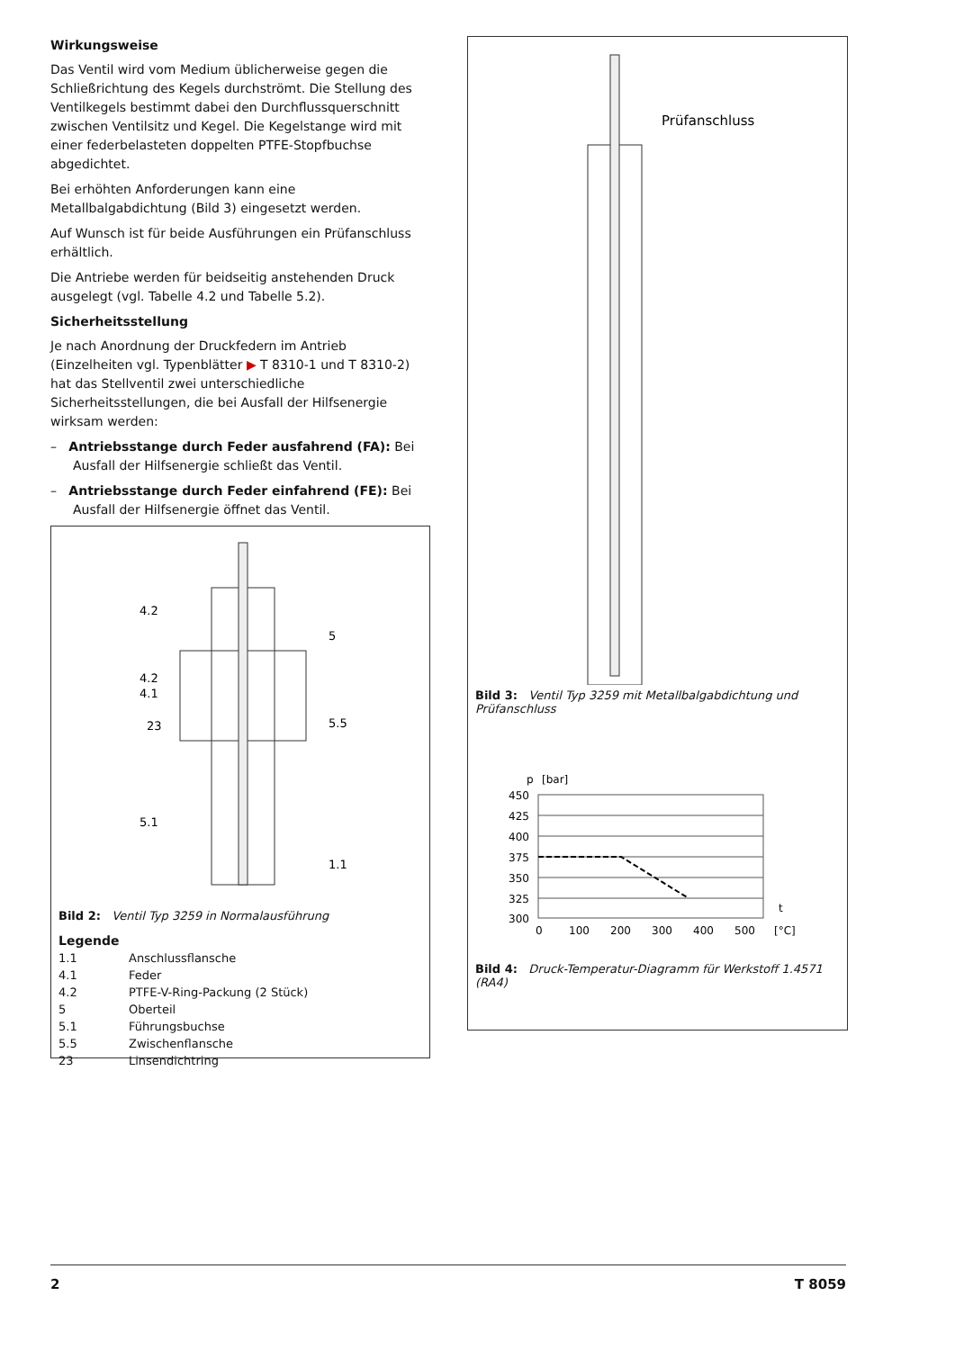Wirkungsweise
Das Ventil wird vom Medium üblicherweise gegen die Schließrichtung des Kegels durchströmt. Die Stellung des Ventilkegels bestimmt dabei den Durchflussquerschnitt zwischen Ventilsitz und Kegel. Die Kegelstange wird mit einer federbelasteten doppelten PTFE-Stopfbuchse abgedichtet.
Bei erhöhten Anforderungen kann eine Metallbalgabdichtung (Bild 3) eingesetzt werden.
Auf Wunsch ist für beide Ausführungen ein Prüfanschluss erhältlich.
Die Antriebe werden für beidseitig anstehenden Druck ausgelegt (vgl. Tabelle 4.2 und Tabelle 5.2).
Sicherheitsstellung
Je nach Anordnung der Druckfedern im Antrieb (Einzelheiten vgl. Typenblätter ▶ T 8310-1 und T 8310-2) hat das Stellventil zwei unterschiedliche Sicherheitsstellungen, die bei Ausfall der Hilfsenergie wirksam werden:
– Antriebsstange durch Feder ausfahrend (FA): Bei Ausfall der Hilfsenergie schließt das Ventil.
– Antriebsstange durch Feder einfahrend (FE): Bei Ausfall der Hilfsenergie öffnet das Ventil.
4.2
4.2
4.1
23
5.1
5
5.5
1.1
Bild 2: Ventil Typ 3259 in Normalausführung
Legende
| 1.1 | Anschlussflansche |
| 4.1 | Feder |
| 4.2 | PTFE-V-Ring-Packung (2 Stück) |
| 5 | Oberteil |
| 5.1 | Führungsbuchse |
| 5.5 | Zwischenflansche |
| 23 | Linsendichtring |
Prüfanschluss
Bild 3: Ventil Typ 3259 mit Metallbalgabdichtung und Prüfanschluss
p
[bar]
450
425
400
375
350
325
300
0
100
200
300
400
500
[°C]
t
Bild 4: Druck-Temperatur-Diagramm für Werkstoff 1.4571 (RA4)
2 T 8059